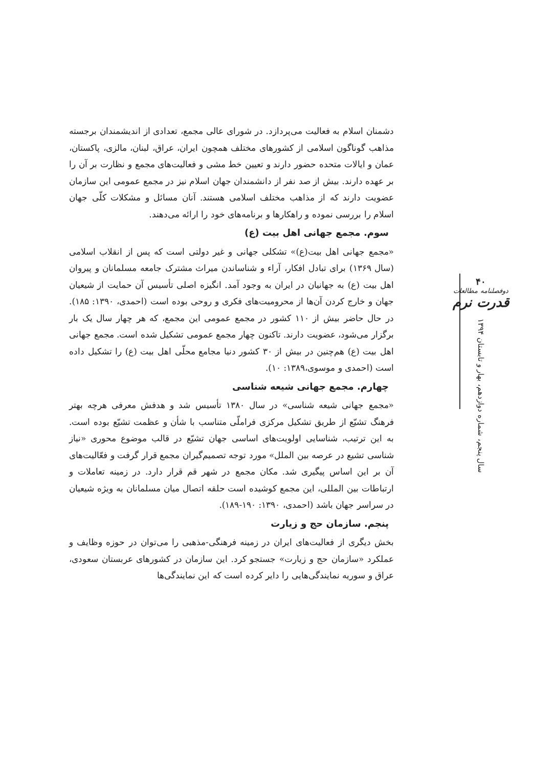دشمنان اسلام به فعالیت می‌پردازد. در شورای عالی مجمع، تعدادی از اندیشمندان برجسته مذاهب گوناگون اسلامی از کشورهای مختلف همچون ایران، عراق، لبنان، مالزی، پاکستان، عمان و ایالات متحده حضور دارند و تعیین خط مشی و فعالیت‌های مجمع و نظارت بر آن را بر عهده دارند. بیش از صد نفر از دانشمندان جهان اسلام نیز در مجمع عمومی این سازمان عضویت دارند که از مذاهب مختلف اسلامی هستند. آنان مسائل و مشکلات کلّی جهان اسلام را بررسی نموده و راهکارها و برنامه‌های خود را ارائه می‌دهند.
سوم. مجمع جهانی اهل بیت (ع)
«مجمع جهانی اهل بیت(ع)» تشکلی جهانی و غیر دولتی است که پس از انقلاب اسلامی (سال ۱۳۶۹) برای تبادل افکار، آراء و شناساندن میراث مشترک جامعه مسلمانان و پیروان اهل بیت (ع) به جهانیان در ایران به وجود آمد. انگیزه اصلی تأسیس آن حمایت از شیعیان جهان و خارج کردن آن‌ها از محرومیت‌های فکری و روحی بوده است (احمدی، ۱۳۹۰: ۱۸۵). در حال حاضر بیش از ۱۱۰ کشور در مجمع عمومی این مجمع، که هر چهار سال یک بار برگزار می‌شود، عضویت دارند. تاکنون چهار مجمع عمومی تشکیل شده است. مجمع جهانی اهل بیت (ع) هم‌چنین در بیش از ۳۰ کشور دنیا مجامع محلّی اهل بیت (ع) را تشکیل داده است (احمدی و موسوی،۱۳۸۹: ۱۰).
چهارم. مجمع جهانی شیعه شناسی
«مجمع جهانی شیعه شناسی» در سال ۱۳۸۰ تأسیس شد و هدفش معرفی هرچه بهتر فرهنگ تشیّع از طریق تشکیل مرکزی فراملّی متناسب با شأن و عظمت تشیّع بوده است. به این ترتیب، شناسایی اولویت‌های اساسی جهان تشیّع در قالب موضوع محوری «نیاز شناسی تشیع در عرصه بین الملل» مورد توجه تصمیم‌گیران مجمع قرار گرفت و فعّالیت‌های آن بر این اساس پیگیری شد. مکان مجمع در شهر قم قرار دارد. در زمینه تعاملات و ارتباطات بین المللی، این مجمع کوشیده است حلقه اتصال میان مسلمانان به ویژه شیعیان در سراسر جهان باشد (احمدی، ۱۳۹۰: ۱۹۰-۱۸۹).
پنجم. سازمان حج و زیارت
بخش دیگری از فعالیت‌های ایران در زمینه فرهنگی-مذهبی را می‌توان در حوزه وظایف و عملکرد «سازمان حج و زیارت» جستجو کرد. این سازمان در کشورهای عربستان سعودی، عراق و سوریه نمایندگی‌هایی را دایر کرده است که این نمایندگی‌ها
۴۰
دوفصلنامه مطالعات
قدرت نرم
سال پنجم، شماره دوازدهم، بهار و تابستان ۱۳۹۴